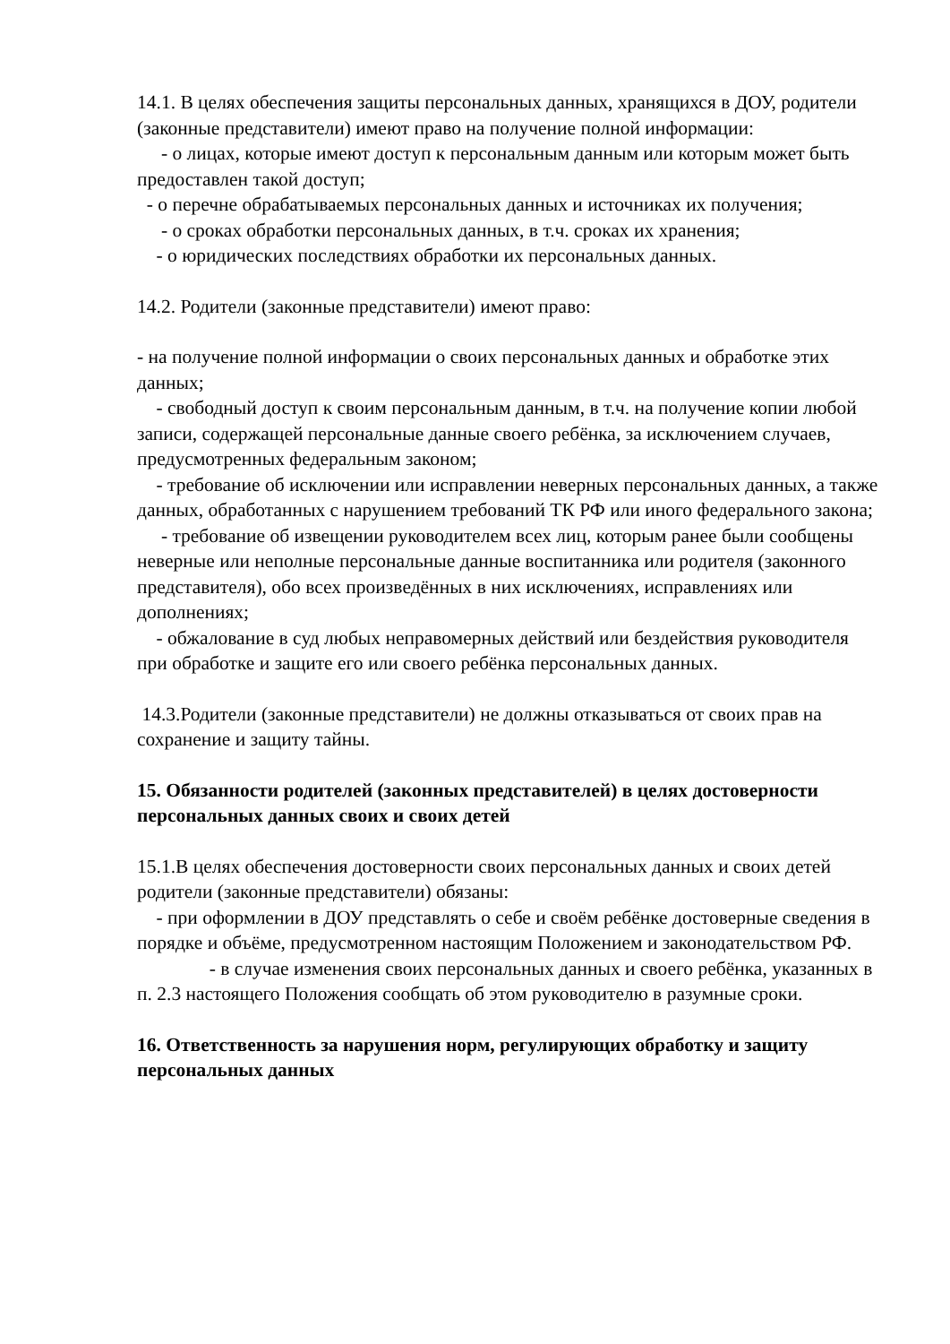14.1. В целях обеспечения защиты персональных данных, хранящихся в ДОУ, родители (законные представители) имеют право на получение полной информации:
- о лицах, которые имеют доступ к персональным данным или которым может быть предоставлен такой доступ;
- о перечне обрабатываемых персональных данных и источниках их получения;
- о сроках обработки персональных данных, в т.ч. сроках их хранения;
- о юридических последствиях обработки их персональных данных.
14.2. Родители (законные представители) имеют право:
- на получение полной информации о своих персональных данных и обработке этих данных;
- свободный доступ к своим персональным данным, в т.ч. на получение копии любой записи, содержащей персональные данные своего ребёнка, за исключением случаев, предусмотренных федеральным законом;
- требование об исключении или исправлении неверных персональных данных, а также данных, обработанных с нарушением требований ТК РФ или иного федерального закона;
- требование об извещении руководителем всех лиц, которым ранее были сообщены неверные или неполные персональные данные воспитанника или родителя (законного представителя), обо всех произведённых в них исключениях, исправлениях или дополнениях;
- обжалование в суд любых неправомерных действий или бездействия руководителя при обработке и защите его или своего ребёнка персональных данных.
14.3.Родители (законные представители) не должны отказываться от своих прав на сохранение и защиту тайны.
15. Обязанности родителей (законных представителей) в целях достоверности персональных данных своих и своих детей
15.1.В целях обеспечения достоверности своих персональных данных и своих детей родители (законные представители) обязаны:
- при оформлении в ДОУ представлять о себе и своём ребёнке достоверные сведения в порядке и объёме, предусмотренном настоящим Положением и законодательством РФ.
- в случае изменения своих персональных данных и своего ребёнка, указанных в п. 2.3 настоящего Положения сообщать об этом руководителю в разумные сроки.
16. Ответственность за нарушения норм, регулирующих обработку и защиту персональных данных